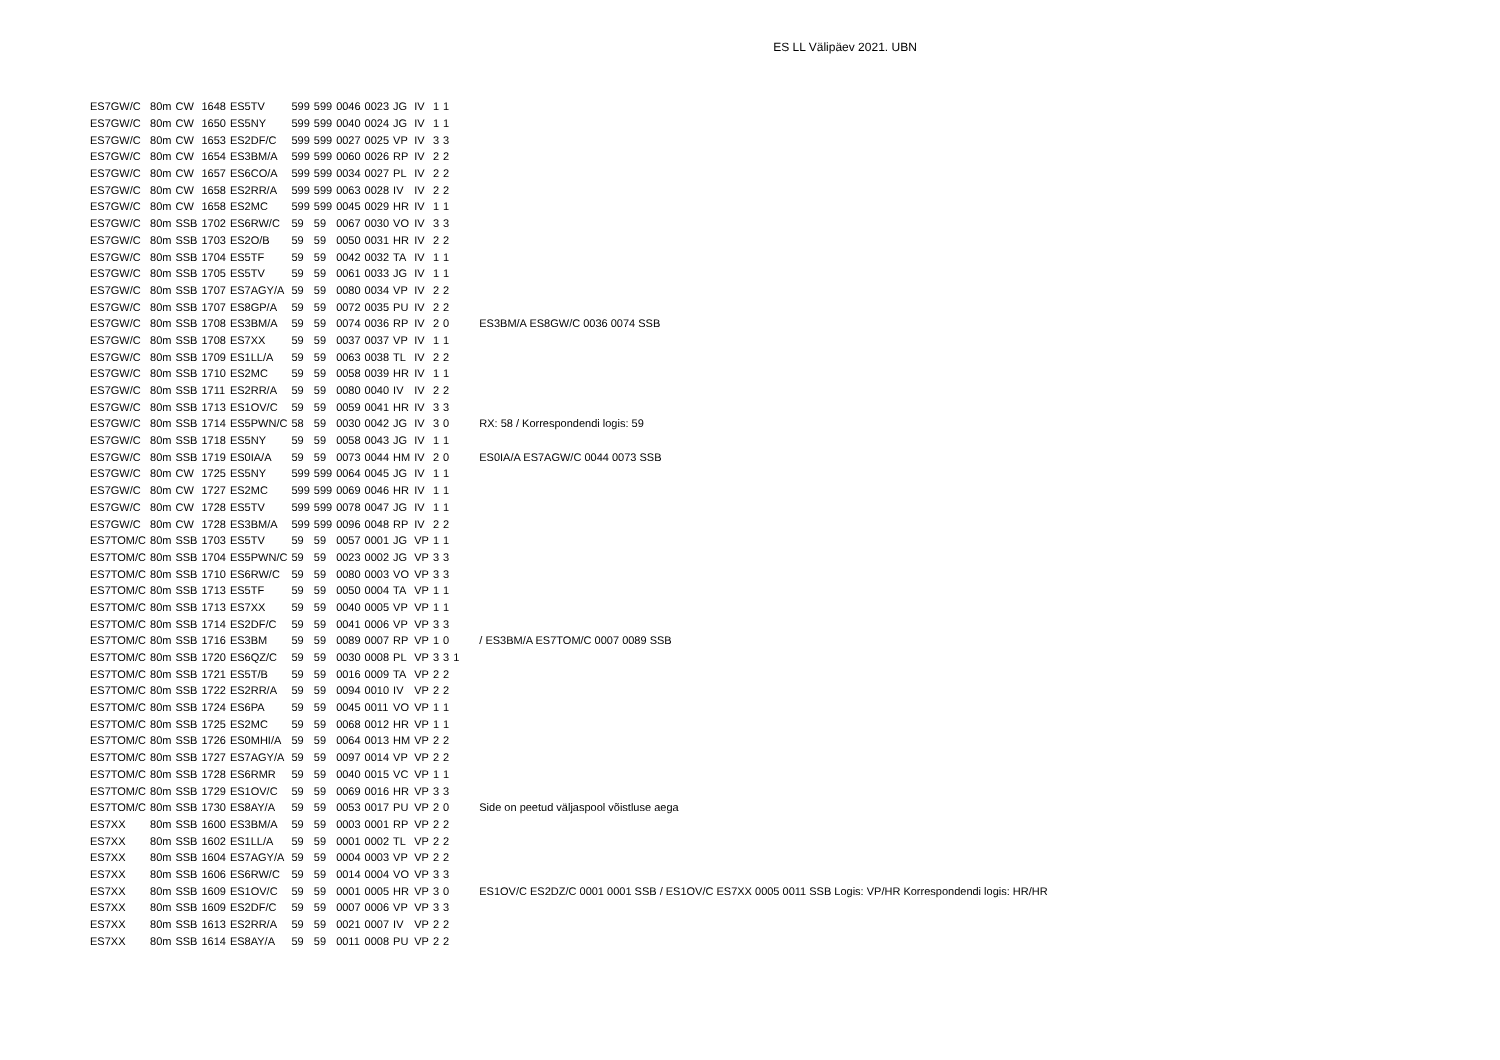ES LL Välipäev 2021. UBN
| ES7GW/C | 80m | CW | 1648 | ES5TV | 599 | 599 | 0046 | 0023 | JG | IV | 1 | 1 | | |
| ES7GW/C | 80m | CW | 1650 | ES5NY | 599 | 599 | 0040 | 0024 | JG | IV | 1 | 1 | | |
| ES7GW/C | 80m | CW | 1653 | ES2DF/C | 599 | 599 | 0027 | 0025 | VP | IV | 3 | 3 | | |
| ES7GW/C | 80m | CW | 1654 | ES3BM/A | 599 | 599 | 0060 | 0026 | RP | IV | 2 | 2 | | |
| ES7GW/C | 80m | CW | 1657 | ES6CO/A | 599 | 599 | 0034 | 0027 | PL | IV | 2 | 2 | | |
| ES7GW/C | 80m | CW | 1658 | ES2RR/A | 599 | 599 | 0063 | 0028 | IV | IV | 2 | 2 | | |
| ES7GW/C | 80m | CW | 1658 | ES2MC | 599 | 599 | 0045 | 0029 | HR | IV | 1 | 1 | | |
| ES7GW/C | 80m | SSB | 1702 | ES6RW/C | 59 | 59 | 0067 | 0030 | VO | IV | 3 | 3 | | |
| ES7GW/C | 80m | SSB | 1703 | ES2O/B | 59 | 59 | 0050 | 0031 | HR | IV | 2 | 2 | | |
| ES7GW/C | 80m | SSB | 1704 | ES5TF | 59 | 59 | 0042 | 0032 | TA | IV | 1 | 1 | | |
| ES7GW/C | 80m | SSB | 1705 | ES5TV | 59 | 59 | 0061 | 0033 | JG | IV | 1 | 1 | | |
| ES7GW/C | 80m | SSB | 1707 | ES7AGY/A | 59 | 59 | 0080 | 0034 | VP | IV | 2 | 2 | | |
| ES7GW/C | 80m | SSB | 1707 | ES8GP/A | 59 | 59 | 0072 | 0035 | PU | IV | 2 | 2 | | |
| ES7GW/C | 80m | SSB | 1708 | ES3BM/A | 59 | 59 | 0074 | 0036 | RP | IV | 2 | 0 | | ES3BM/A ES8GW/C 0036 0074 SSB |
| ES7GW/C | 80m | SSB | 1708 | ES7XX | 59 | 59 | 0037 | 0037 | VP | IV | 1 | 1 | | |
| ES7GW/C | 80m | SSB | 1709 | ES1LL/A | 59 | 59 | 0063 | 0038 | TL | IV | 2 | 2 | | |
| ES7GW/C | 80m | SSB | 1710 | ES2MC | 59 | 59 | 0058 | 0039 | HR | IV | 1 | 1 | | |
| ES7GW/C | 80m | SSB | 1711 | ES2RR/A | 59 | 59 | 0080 | 0040 | IV | IV | 2 | 2 | | |
| ES7GW/C | 80m | SSB | 1713 | ES1OV/C | 59 | 59 | 0059 | 0041 | HR | IV | 3 | 3 | | |
| ES7GW/C | 80m | SSB | 1714 | ES5PWN/C | 58 | 59 | 0030 | 0042 | JG | IV | 3 | 0 | | RX: 58 / Korrespondendi logis: 59 |
| ES7GW/C | 80m | SSB | 1718 | ES5NY | 59 | 59 | 0058 | 0043 | JG | IV | 1 | 1 | | |
| ES7GW/C | 80m | SSB | 1719 | ES0IA/A | 59 | 59 | 0073 | 0044 | HM | IV | 2 | 0 | | ES0IA/A ES7AGW/C 0044 0073 SSB |
| ES7GW/C | 80m | CW | 1725 | ES5NY | 599 | 599 | 0064 | 0045 | JG | IV | 1 | 1 | | |
| ES7GW/C | 80m | CW | 1727 | ES2MC | 599 | 599 | 0069 | 0046 | HR | IV | 1 | 1 | | |
| ES7GW/C | 80m | CW | 1728 | ES5TV | 599 | 599 | 0078 | 0047 | JG | IV | 1 | 1 | | |
| ES7GW/C | 80m | CW | 1728 | ES3BM/A | 599 | 599 | 0096 | 0048 | RP | IV | 2 | 2 | | |
| ES7TOM/C | 80m | SSB | 1703 | ES5TV | 59 | 59 | 0057 | 0001 | JG | VP | 1 | 1 | | |
| ES7TOM/C | 80m | SSB | 1704 | ES5PWN/C | 59 | 59 | 0023 | 0002 | JG | VP | 3 | 3 | | |
| ES7TOM/C | 80m | SSB | 1710 | ES6RW/C | 59 | 59 | 0080 | 0003 | VO | VP | 3 | 3 | | |
| ES7TOM/C | 80m | SSB | 1713 | ES5TF | 59 | 59 | 0050 | 0004 | TA | VP | 1 | 1 | | |
| ES7TOM/C | 80m | SSB | 1713 | ES7XX | 59 | 59 | 0040 | 0005 | VP | VP | 1 | 1 | | |
| ES7TOM/C | 80m | SSB | 1714 | ES2DF/C | 59 | 59 | 0041 | 0006 | VP | VP | 3 | 3 | | |
| ES7TOM/C | 80m | SSB | 1716 | ES3BM | 59 | 59 | 0089 | 0007 | RP | VP | 1 | 0 | | / ES3BM/A ES7TOM/C 0007 0089 SSB |
| ES7TOM/C | 80m | SSB | 1720 | ES6QZ/C | 59 | 59 | 0030 | 0008 | PL | VP | 3 | 3 | 1 | |
| ES7TOM/C | 80m | SSB | 1721 | ES5T/B | 59 | 59 | 0016 | 0009 | TA | VP | 2 | 2 | | |
| ES7TOM/C | 80m | SSB | 1722 | ES2RR/A | 59 | 59 | 0094 | 0010 | IV | VP | 2 | 2 | | |
| ES7TOM/C | 80m | SSB | 1724 | ES6PA | 59 | 59 | 0045 | 0011 | VO | VP | 1 | 1 | | |
| ES7TOM/C | 80m | SSB | 1725 | ES2MC | 59 | 59 | 0068 | 0012 | HR | VP | 1 | 1 | | |
| ES7TOM/C | 80m | SSB | 1726 | ES0MHI/A | 59 | 59 | 0064 | 0013 | HM | VP | 2 | 2 | | |
| ES7TOM/C | 80m | SSB | 1727 | ES7AGY/A | 59 | 59 | 0097 | 0014 | VP | VP | 2 | 2 | | |
| ES7TOM/C | 80m | SSB | 1728 | ES6RMR | 59 | 59 | 0040 | 0015 | VC | VP | 1 | 1 | | |
| ES7TOM/C | 80m | SSB | 1729 | ES1OV/C | 59 | 59 | 0069 | 0016 | HR | VP | 3 | 3 | | |
| ES7TOM/C | 80m | SSB | 1730 | ES8AY/A | 59 | 59 | 0053 | 0017 | PU | VP | 2 | 0 | | Side on peetud väljaspool võistluse aega |
| ES7XX | 80m | SSB | 1600 | ES3BM/A | 59 | 59 | 0003 | 0001 | RP | VP | 2 | 2 | | |
| ES7XX | 80m | SSB | 1602 | ES1LL/A | 59 | 59 | 0001 | 0002 | TL | VP | 2 | 2 | | |
| ES7XX | 80m | SSB | 1604 | ES7AGY/A | 59 | 59 | 0004 | 0003 | VP | VP | 2 | 2 | | |
| ES7XX | 80m | SSB | 1606 | ES6RW/C | 59 | 59 | 0014 | 0004 | VO | VP | 3 | 3 | | |
| ES7XX | 80m | SSB | 1609 | ES1OV/C | 59 | 59 | 0001 | 0005 | HR | VP | 3 | 0 | | ES1OV/C ES2DZ/C 0001 0001 SSB / ES1OV/C ES7XX 0005 0011 SSB Logis: VP/HR Korrespondendi logis: HR/HR |
| ES7XX | 80m | SSB | 1609 | ES2DF/C | 59 | 59 | 0007 | 0006 | VP | VP | 3 | 3 | | |
| ES7XX | 80m | SSB | 1613 | ES2RR/A | 59 | 59 | 0021 | 0007 | IV | VP | 2 | 2 | | |
| ES7XX | 80m | SSB | 1614 | ES8AY/A | 59 | 59 | 0011 | 0008 | PU | VP | 2 | 2 | | |